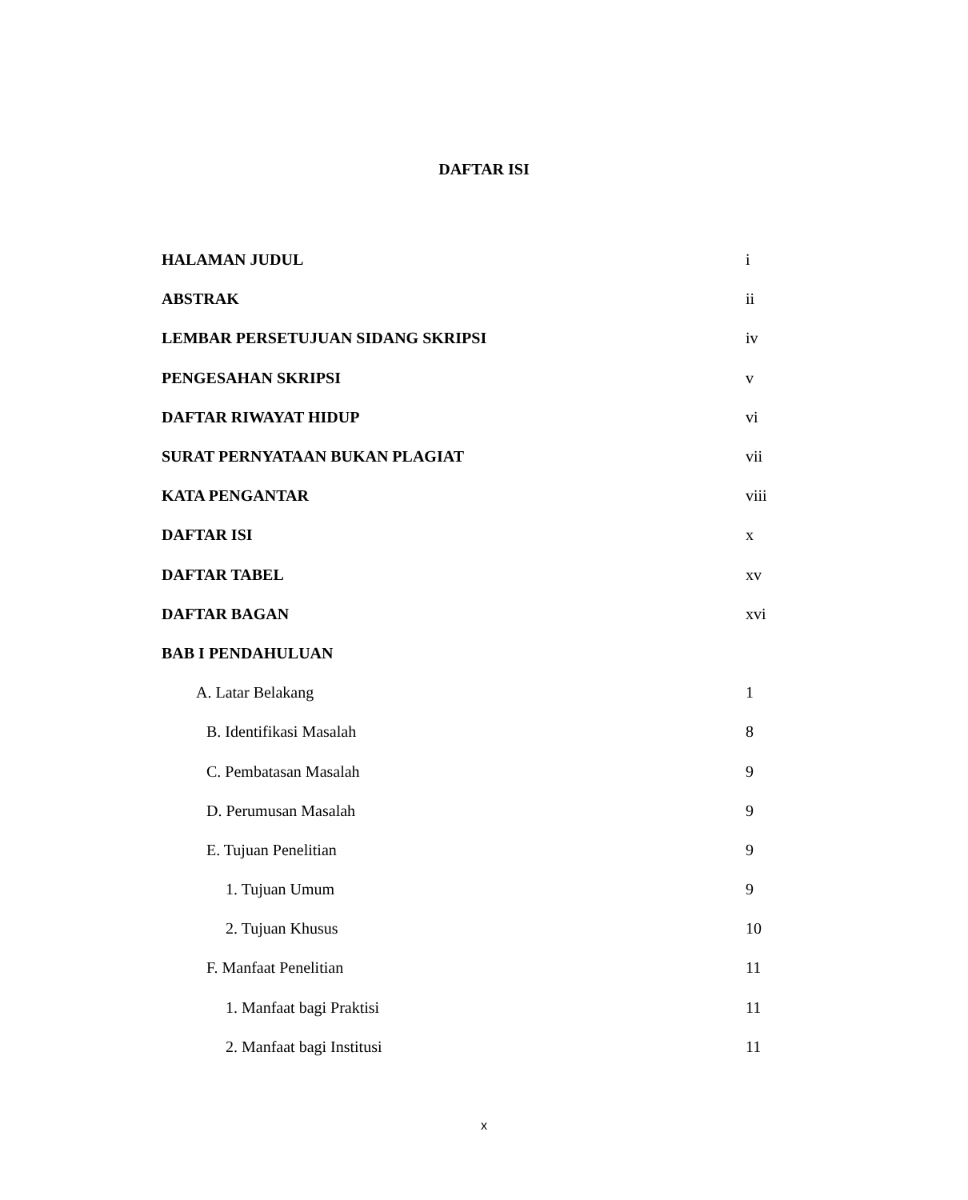DAFTAR ISI
HALAMAN JUDUL i
ABSTRAK ii
LEMBAR PERSETUJUAN SIDANG SKRIPSI iv
PENGESAHAN SKRIPSI v
DAFTAR RIWAYAT HIDUP vi
SURAT PERNYATAAN BUKAN PLAGIAT vii
KATA PENGANTAR viii
DAFTAR ISI x
DAFTAR TABEL xv
DAFTAR BAGAN xvi
BAB I PENDAHULUAN
A. Latar Belakang 1
B. Identifikasi Masalah 8
C. Pembatasan Masalah 9
D. Perumusan Masalah 9
E. Tujuan Penelitian 9
1. Tujuan Umum 9
2. Tujuan Khusus 10
F. Manfaat Penelitian 11
1. Manfaat bagi Praktisi 11
2. Manfaat bagi Institusi 11
x